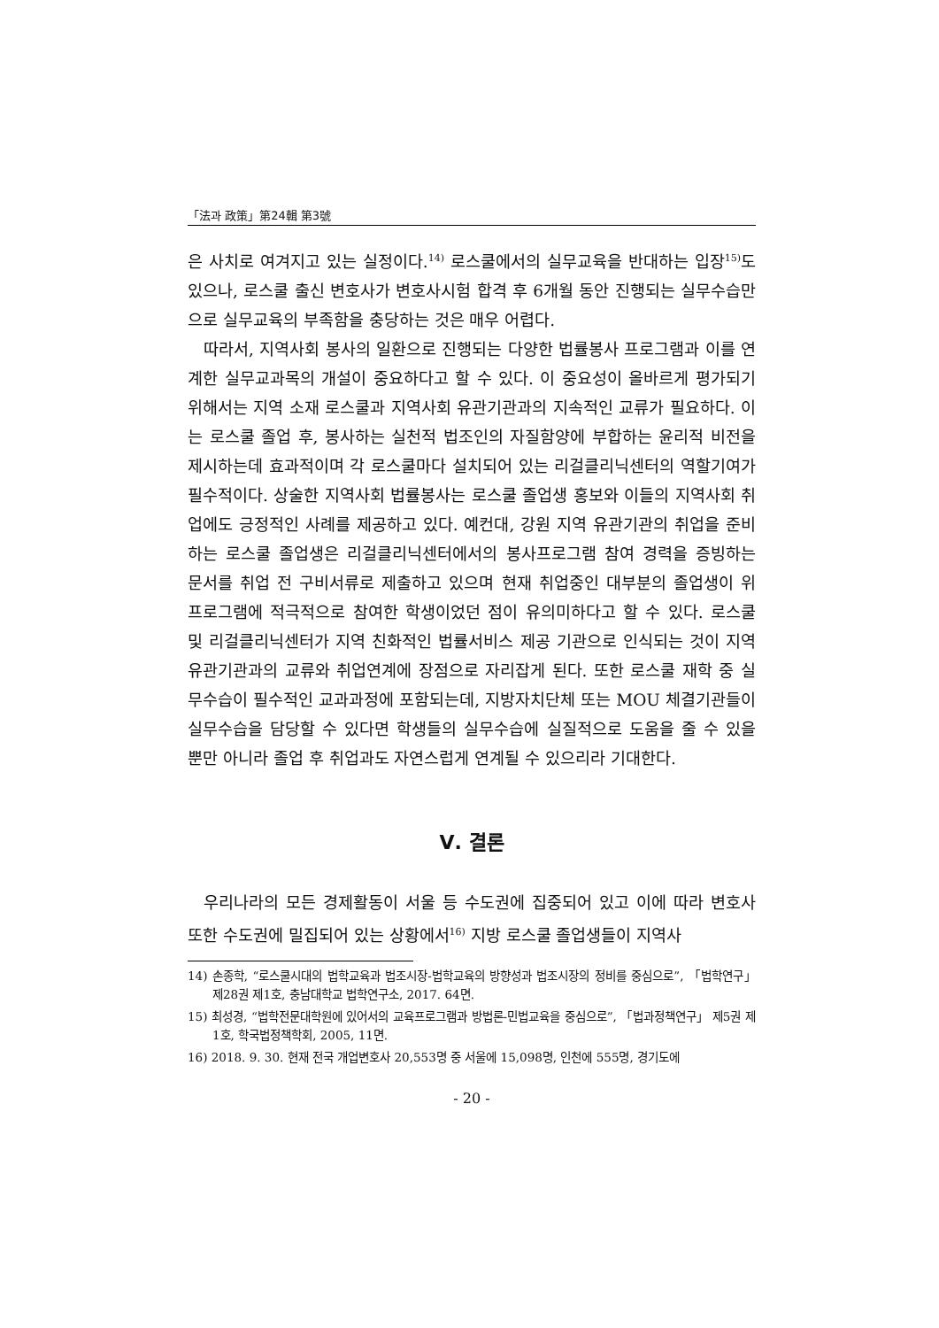「法과 政策」第24輯 第3號
은 사치로 여겨지고 있는 실정이다.<sup>14)</sup> 로스쿨에서의 실무교육을 반대하는 입장<sup>15)</sup>도 있으나, 로스쿨 출신 변호사가 변호사시험 합격 후 6개월 동안 진행되는 실무수습만으로 실무교육의 부족함을 충당하는 것은 매우 어렵다.
따라서, 지역사회 봉사의 일환으로 진행되는 다양한 법률봉사 프로그램과 이를 연계한 실무교과목의 개설이 중요하다고 할 수 있다. 이 중요성이 올바르게 평가되기 위해서는 지역 소재 로스쿨과 지역사회 유관기관과의 지속적인 교류가 필요하다. 이는 로스쿨 졸업 후, 봉사하는 실천적 법조인의 자질함양에 부합하는 윤리적 비전을 제시하는데 효과적이며 각 로스쿨마다 설치되어 있는 리걸클리닉센터의 역할기여가 필수적이다. 상술한 지역사회 법률봉사는 로스쿨 졸업생 홍보와 이들의 지역사회 취업에도 긍정적인 사례를 제공하고 있다. 예컨대, 강원 지역 유관기관의 취업을 준비하는 로스쿨 졸업생은 리걸클리닉센터에서의 봉사프로그램 참여 경력을 증빙하는 문서를 취업 전 구비서류로 제출하고 있으며 현재 취업중인 대부분의 졸업생이 위 프로그램에 적극적으로 참여한 학생이었던 점이 유의미하다고 할 수 있다. 로스쿨 및 리걸클리닉센터가 지역 친화적인 법률서비스 제공 기관으로 인식되는 것이 지역 유관기관과의 교류와 취업연계에 장점으로 자리잡게 된다. 또한 로스쿨 재학 중 실무수습이 필수적인 교과과정에 포함되는데, 지방자치단체 또는 MOU 체결기관들이 실무수습을 담당할 수 있다면 학생들의 실무수습에 실질적으로 도움을 줄 수 있을 뿐만 아니라 졸업 후 취업과도 자연스럽게 연계될 수 있으리라 기대한다.
Ⅴ. 결론
우리나라의 모든 경제활동이 서울 등 수도권에 집중되어 있고 이에 따라 변호사 또한 수도권에 밀집되어 있는 상황에서<sup>16)</sup> 지방 로스쿨 졸업생들이 지역사
14) 손종학, “로스쿨시대의 법학교육과 법조시장-법학교육의 방향성과 법조시장의 정비를 중심으로”, 「법학연구」 제28권 제1호, 충남대학교 법학연구소, 2017. 64면.
15) 최성경, “법학전문대학원에 있어서의 교육프로그램과 방법론-민법교육을 중심으로”, 「법과정책연구」 제5권 제1호, 학국법정책학회, 2005, 11면.
16) 2018. 9. 30. 현재 전국 개업변호사 20,553명 중 서울에 15,098명, 인천에 555명, 경기도에
- 20 -